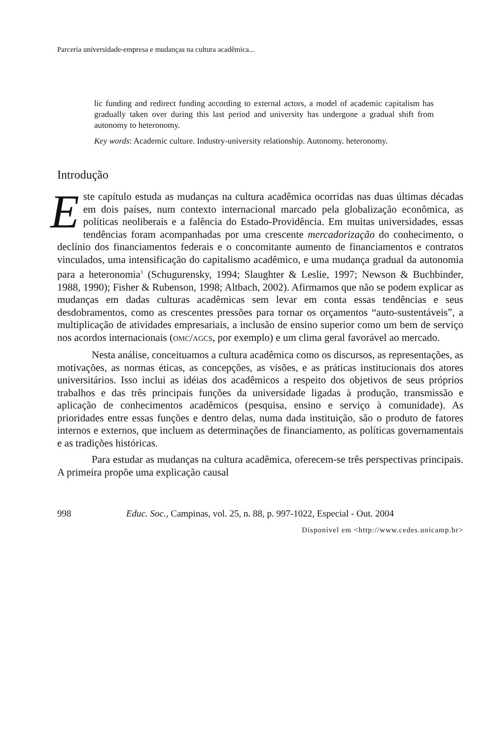Parceria universidade-empresa e mudanças na cultura acadêmica...
lic funding and redirect funding according to external actors, a model of academic capitalism has gradually taken over during this last period and university has undergone a gradual shift from autonomy to heteronomy.
Key words: Academic culture. Industry-university relationship. Autonomy. heteronomy.
Introdução
Este capítulo estuda as mudanças na cultura acadêmica ocorridas nas duas últimas décadas em dois países, num contexto internacional marcado pela globalização econômica, as políticas neoliberais e a falência do Estado-Providência. Em muitas universidades, essas tendências foram acompanhadas por uma crescente mercadorização do conhecimento, o declínio dos financiamentos federais e o concomitante aumento de financiamentos e contratos vinculados, uma intensificação do capitalismo acadêmico, e uma mudança gradual da autonomia para a heteronomia<sup>1</sup> (Schugurensky, 1994; Slaughter & Leslie, 1997; Newson & Buchbinder, 1988, 1990); Fisher & Rubenson, 1998; Altbach, 2002). Afirmamos que não se podem explicar as mudanças em dadas culturas acadêmicas sem levar em conta essas tendências e seus desdobramentos, como as crescentes pressões para tornar os orçamentos “auto-sustentáveis”, a multiplicação de atividades empresariais, a inclusão de ensino superior como um bem de serviço nos acordos internacionais (OMC/AGCS, por exemplo) e um clima geral favorável ao mercado.
Nesta análise, conceituamos a cultura acadêmica como os discursos, as representações, as motivações, as normas éticas, as concepções, as visões, e as práticas institucionais dos atores universitários. Isso inclui as idéias dos acadêmicos a respeito dos objetivos de seus próprios trabalhos e das três principais funções da universidade ligadas à produção, transmissão e aplicação de conhecimentos acadêmicos (pesquisa, ensino e serviço à comunidade). As prioridades entre essas funções e dentro delas, numa dada instituição, são o produto de fatores internos e externos, que incluem as determinações de financiamento, as políticas governamentais e as tradições históricas.
Para estudar as mudanças na cultura acadêmica, oferecem-se três perspectivas principais. A primeira propõe uma explicação causal
998 Educ. Soc., Campinas, vol. 25, n. 88, p. 997-1022, Especial - Out. 2004
Disponível em <http://www.cedes.unicamp.br>